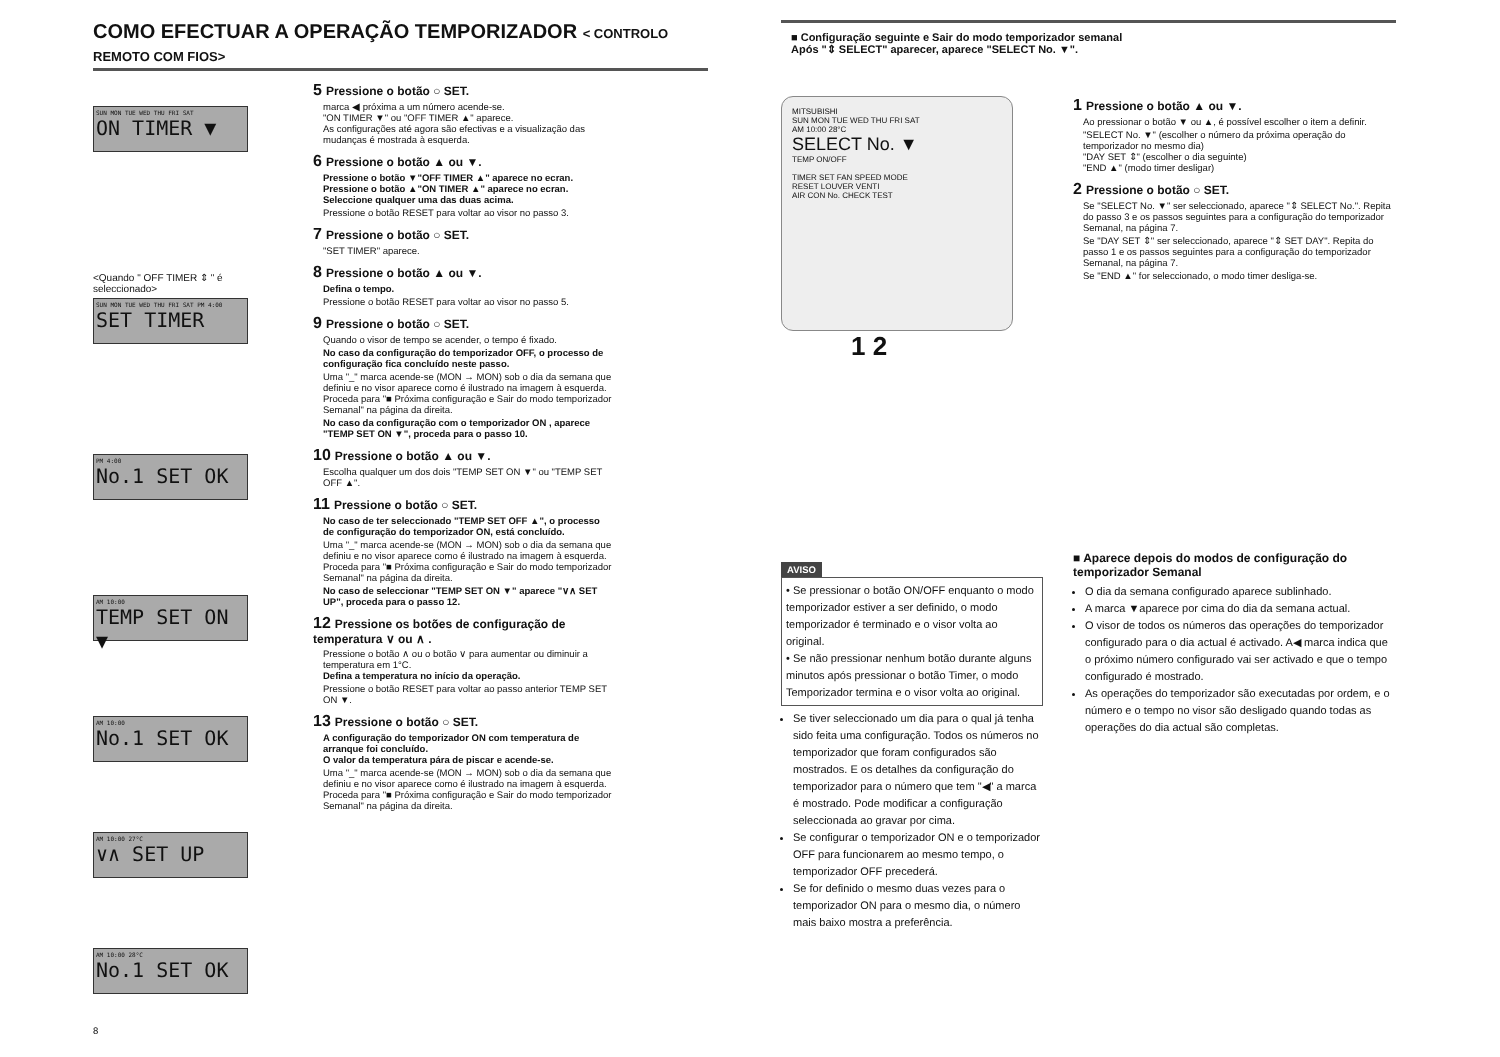COMO EFECTUAR A OPERAÇÃO TEMPORIZADOR < CONTROLO REMOTO COM FIOS>
SUN MON TUE WED THU FRI SAT
ON TIMER ▼
<Quando " OFF TIMER ⇕ " é seleccionado>
SUN MON TUE WED THU FRI SAT PM 4:00
SET TIMER
PM 4:00
No.1 SET OK
AM 10:00
TEMP SET ON ▼
AM 10:00
No.1 SET OK
AM 10:00 27°C
∨∧ SET UP
AM 10:00 28°C
No.1 SET OK
5 Pressione o botão ○ SET.
marca ◀ próxima a um número acende-se.
"ON TIMER ▼" ou "OFF TIMER ▲" aparece.
As configurações até agora são efectivas e a visualização das mudanças é mostrada à esquerda.
6 Pressione o botão ▲ ou ▼.
Pressione o botão ▼"OFF TIMER ▲" aparece no ecran.
Pressione o botão ▲"ON TIMER ▲" aparece no ecran.
Seleccione qualquer uma das duas acima.
Pressione o botão RESET para voltar ao visor no passo 3.
7 Pressione o botão ○ SET.
"SET TIMER" aparece.
8 Pressione o botão ▲ ou ▼.
Defina o tempo.
Pressione o botão RESET para voltar ao visor no passo 5.
9 Pressione o botão ○ SET.
Quando o visor de tempo se acender, o tempo é fixado.
No caso da configuração do temporizador OFF, o processo de configuração fica concluído neste passo.
Uma "_" marca acende-se (MON → MON) sob o dia da semana que definiu e no visor aparece como é ilustrado na imagem à esquerda.
Proceda para "■ Próxima configuração e Sair do modo temporizador Semanal" na página da direita.
No caso da configuração com o temporizador ON , aparece "TEMP SET ON ▼", proceda para o passo 10.
10 Pressione o botão ▲ ou ▼.
Escolha qualquer um dos dois "TEMP SET ON ▼" ou "TEMP SET OFF ▲".
11 Pressione o botão ○ SET.
No caso de ter seleccionado "TEMP SET OFF ▲", o processo de configuração do temporizador ON, está concluído.
Uma "_" marca acende-se (MON → MON) sob o dia da semana que definiu e no visor aparece como é ilustrado na imagem à esquerda.
Proceda para "■ Próxima configuração e Sair do modo temporizador Semanal" na página da direita.
No caso de seleccionar "TEMP SET ON ▼" aparece "∨∧ SET UP", proceda para o passo 12.
12 Pressione os botões de configuração de temperatura ∨ ou ∧ .
Pressione o botão ∧ ou o botão ∨ para aumentar ou diminuir a temperatura em 1°C.
Defina a temperatura no início da operação.
Pressione o botão RESET para voltar ao passo anterior TEMP SET ON ▼.
13 Pressione o botão ○ SET.
A configuração do temporizador ON com temperatura de arranque foi concluído.
O valor da temperatura pára de piscar e acende-se.
Uma "_" marca acende-se (MON → MON) sob o dia da semana que definiu e no visor aparece como é ilustrado na imagem à esquerda.
Proceda para "■ Próxima configuração e Sair do modo temporizador Semanal" na página da direita.
■ Configuração seguinte e Sair do modo temporizador semanal
Após "⇕ SELECT" aparecer, aparece "SELECT No. ▼".
MITSUBISHI
SUN MON TUE WED THU FRI SAT
AM 10:00 28°C
SELECT No. ▼
TEMP ON/OFF
TIMER SET FAN SPEED MODE
RESET LOUVER VENTI
AIR CON No. CHECK TEST
1 2
AVISO
• Se pressionar o botão ON/OFF enquanto o modo temporizador estiver a ser definido, o modo temporizador é terminado e o visor volta ao original.
• Se não pressionar nenhum botão durante alguns minutos após pressionar o botão Timer, o modo Temporizador termina e o visor volta ao original.
Se tiver seleccionado um dia para o qual já tenha sido feita uma configuração. Todos os números no temporizador que foram configurados são mostrados. E os detalhes da configuração do temporizador para o número que tem "◀" a marca é mostrado. Pode modificar a configuração seleccionada ao gravar por cima.
Se configurar o temporizador ON e o temporizador OFF para funcionarem ao mesmo tempo, o temporizador OFF precederá.
Se for definido o mesmo duas vezes para o temporizador ON para o mesmo dia, o número mais baixo mostra a preferência.
1 Pressione o botão ▲ ou ▼.
Ao pressionar o botão ▼ ou ▲, é possível escolher o item a definir.
"SELECT No. ▼" (escolher o número da próxima operação do temporizador no mesmo dia)
"DAY SET ⇕" (escolher o dia seguinte)
"END ▲" (modo timer desligar)
2 Pressione o botão ○ SET.
Se "SELECT No. ▼" ser seleccionado, aparece "⇕ SELECT No.". Repita do passo 3 e os passos seguintes para a configuração do temporizador Semanal, na página 7.
Se "DAY SET ⇕" ser seleccionado, aparece "⇕ SET DAY". Repita do passo 1 e os passos seguintes para a configuração do temporizador Semanal, na página 7.
Se "END ▲" for seleccionado, o modo timer desliga-se.
■ Aparece depois do modos de configuração do temporizador Semanal
O dia da semana configurado aparece sublinhado.
A marca ▼aparece por cima do dia da semana actual.
O visor de todos os números das operações do temporizador configurado para o dia actual é activado. A◀ marca indica que o próximo número configurado vai ser activado e que o tempo configurado é mostrado.
As operações do temporizador são executadas por ordem, e o número e o tempo no visor são desligado quando todas as operações do dia actual são completas.
8